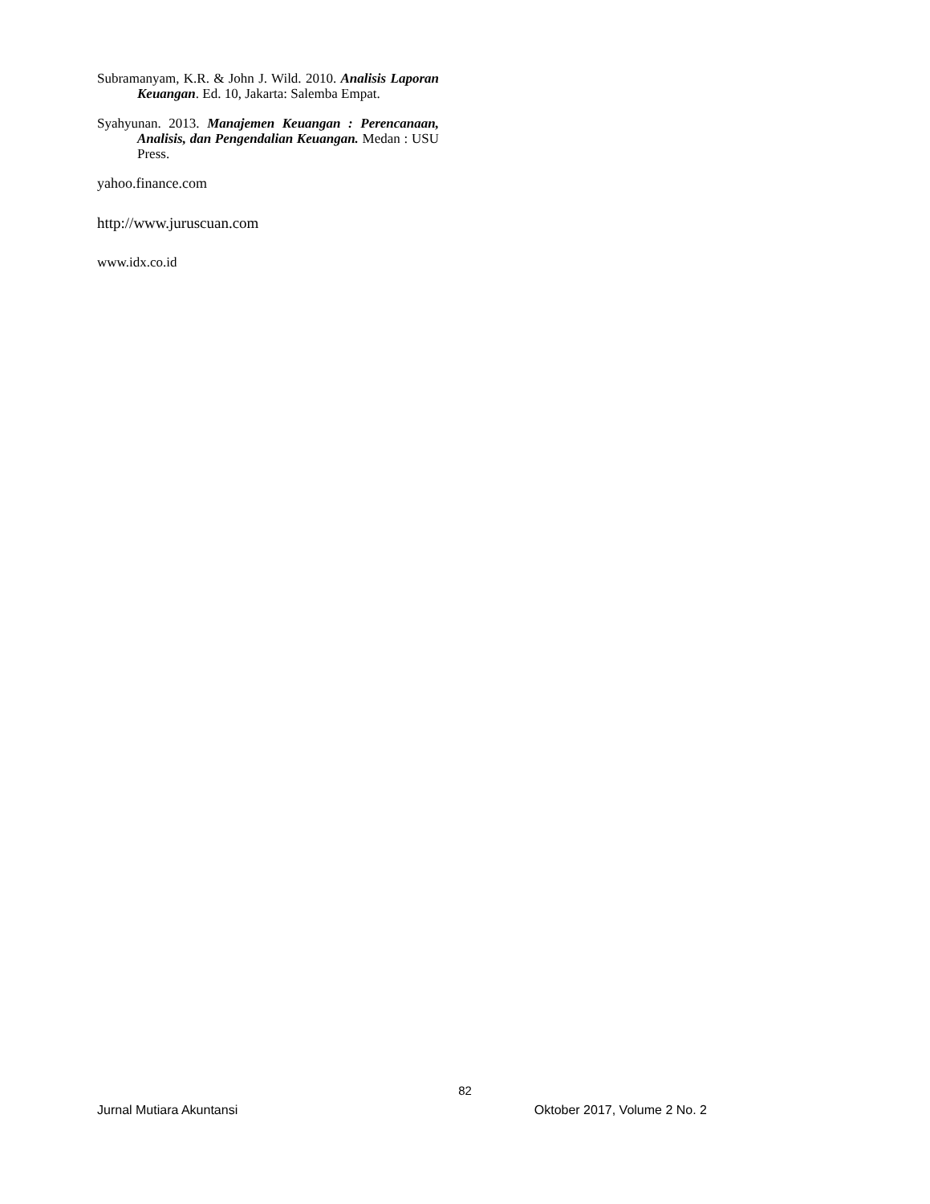Subramanyam, K.R. & John J. Wild. 2010. Analisis Laporan Keuangan. Ed. 10, Jakarta: Salemba Empat.
Syahyunan. 2013. Manajemen Keuangan : Perencanaan, Analisis, dan Pengendalian Keuangan. Medan : USU Press.
yahoo.finance.com
http://www.juruscuan.com
www.idx.co.id
82
Jurnal Mutiara Akuntansi Oktober 2017, Volume 2 No. 2